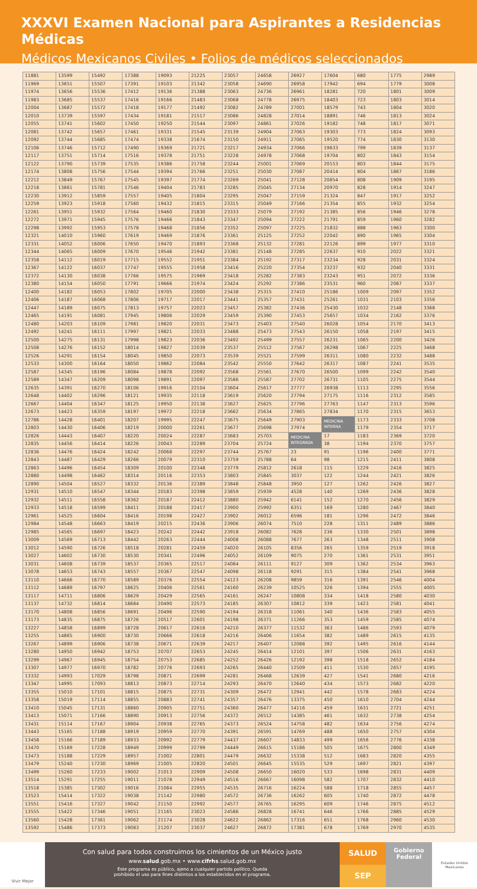XXXVI Examen Nacional para Aspirantes a Residencias Médicas
Médicos Mexicanos Civiles • Folios de médicos seleccionados
| 11881 | 13599 | 15492 | 17388 | 19093 | 21225 | 23057 | 24658 | 26927 | 17604 | 680 | 1775 | 2989 |
| 11969 | 13651 | 15507 | 17391 | 19103 | 21342 | 23058 | 24690 | 26958 | 17942 | 694 | 1779 | 3008 |
| 11974 | 13656 | 15536 | 17412 | 19136 | 21388 | 23063 | 24736 | 26961 | 18281 | 720 | 1801 | 3009 |
| 11983 | 13685 | 15537 | 17416 | 19166 | 21483 | 23068 | 24778 | 26975 | 18403 | 723 | 1803 | 3014 |
| 12004 | 13687 | 15572 | 17418 | 19177 | 21492 | 23082 | 24789 | 27001 | 18579 | 743 | 1804 | 3020 |
| 12010 | 13739 | 15597 | 17434 | 19181 | 21517 | 23086 | 24828 | 27014 | 18891 | 746 | 1813 | 3024 |
| 12055 | 13741 | 15602 | 17450 | 19250 | 21544 | 23097 | 24861 | 27026 | 19182 | 748 | 1817 | 3071 |
| 12081 | 13742 | 15657 | 17461 | 19331 | 21545 | 23139 | 24904 | 27063 | 19303 | 773 | 1824 | 3093 |
| 12092 | 13744 | 15685 | 17474 | 19338 | 21674 | 23150 | 24911 | 27065 | 19520 | 774 | 1830 | 3130 |
| 12106 | 13746 | 15712 | 17490 | 19369 | 21721 | 23217 | 24934 | 27066 | 19633 | 799 | 1839 | 3137 |
| 12117 | 13751 | 15714 | 17516 | 19378 | 21751 | 23228 | 24978 | 27068 | 19704 | 802 | 1843 | 3154 |
| 12122 | 13790 | 15739 | 17535 | 19386 | 21758 | 23244 | 25001 | 27069 | 20153 | 803 | 1844 | 3175 |
| 12174 | 13808 | 15756 | 17544 | 19394 | 21766 | 23251 | 25030 | 27087 | 20414 | 804 | 1867 | 3186 |
| 12212 | 13849 | 15767 | 17545 | 19397 | 21774 | 23269 | 25041 | 27128 | 20654 | 808 | 1909 | 3195 |
| 12218 | 13861 | 15781 | 17546 | 19404 | 21783 | 23285 | 25045 | 27134 | 20970 | 828 | 1914 | 3247 |
| 12230 | 13912 | 15859 | 17557 | 19405 | 21804 | 23295 | 25047 | 27159 | 21324 | 847 | 1917 | 3252 |
| 12259 | 13923 | 15918 | 17560 | 19432 | 21815 | 23315 | 25049 | 27166 | 21354 | 855 | 1932 | 3254 |
| 12261 | 13951 | 15932 | 17564 | 19460 | 21830 | 23333 | 25079 | 27192 | 21385 | 856 | 1946 | 3278 |
| 12272 | 13971 | 15945 | 17576 | 19466 | 21843 | 23347 | 25094 | 27222 | 21791 | 859 | 1960 | 3282 |
| 12298 | 13992 | 15953 | 17578 | 19468 | 21856 | 23352 | 25097 | 27225 | 21832 | 888 | 1963 | 3300 |
| 12321 | 14010 | 15960 | 17619 | 19469 | 21876 | 23361 | 25125 | 27252 | 22042 | 890 | 1965 | 3304 |
| 12331 | 14052 | 16006 | 17650 | 19470 | 21893 | 23368 | 25132 | 27281 | 22126 | 899 | 1977 | 3310 |
| 12344 | 14065 | 16009 | 17670 | 19546 | 21942 | 23381 | 25148 | 27285 | 22637 | 910 | 2022 | 3321 |
| 12358 | 14112 | 16019 | 17715 | 19552 | 21951 | 23384 | 25192 | 27317 | 23234 | 928 | 2031 | 3324 |
| 12367 | 14122 | 16037 | 17747 | 19555 | 21958 | 23416 | 25220 | 27354 | 23237 | 932 | 2040 | 3331 |
| 12372 | 14130 | 16038 | 17766 | 19575 | 21969 | 23418 | 25282 | 27383 | 23243 | 951 | 2072 | 3336 |
| 12380 | 14154 | 16050 | 17791 | 19666 | 21974 | 23424 | 25292 | 27386 | 23531 | 960 | 2087 | 3337 |
| 12400 | 14182 | 16053 | 17802 | 19705 | 22000 | 23438 | 25315 | 27410 | 25186 | 1009 | 2097 | 3352 |
| 12406 | 14187 | 16068 | 17806 | 19717 | 22017 | 23441 | 25357 | 27431 | 25261 | 1031 | 2103 | 3356 |
| 12447 | 14189 | 16075 | 17813 | 19757 | 22023 | 23457 | 25382 | 27436 | 25430 | 1032 | 2148 | 3368 |
| 12465 | 14191 | 16081 | 17945 | 19806 | 22029 | 23459 | 25390 | 27453 | 25657 | 1034 | 2162 | 3376 |
| 12480 | 14203 | 16109 | 17981 | 19820 | 22031 | 23473 | 25403 | 27540 | 26028 | 1054 | 2170 | 3413 |
| 12492 | 14241 | 16111 | 17997 | 19821 | 22033 | 23488 | 25473 | 27543 | 26150 | 1058 | 2197 | 3415 |
| 12500 | 14275 | 16131 | 17998 | 19823 | 22036 | 23492 | 25499 | 27557 | 26231 | 1065 | 2200 | 3426 |
| 12508 | 14276 | 16152 | 18014 | 19827 | 22039 | 23537 | 25512 | 27567 | 26298 | 1067 | 2225 | 3468 |
| 12526 | 14291 | 16154 | 18045 | 19850 | 22073 | 23539 | 25521 | 27599 | 26311 | 1080 | 2232 | 3488 |
| 12533 | 14300 | 16164 | 18050 | 19862 | 22084 | 23542 | 25550 | 27642 | 26317 | 1087 | 2241 | 3535 |
| 12587 | 14345 | 16196 | 18084 | 19878 | 22092 | 23568 | 25561 | 27670 | 26500 | 1099 | 2242 | 3540 |
| 12589 | 14347 | 16209 | 18098 | 19891 | 22097 | 23586 | 25587 | 27702 | 26731 | 1105 | 2275 | 3544 |
| 12635 | 14391 | 16270 | 18106 | 19916 | 22104 | 23604 | 25617 | 27777 | 26938 | 1113 | 2295 | 3556 |
| 12648 | 14402 | 16296 | 18121 | 19935 | 22118 | 23619 | 25620 | 27794 | 27175 | 1116 | 2312 | 3585 |
| 12667 | 14404 | 16347 | 18125 | 19950 | 22138 | 23627 | 25625 | 27796 | 27763 | 1147 | 2313 | 3596 |
| 12673 | 14423 | 16359 | 18197 | 19972 | 22218 | 23662 | 25634 | 27865 | 27834 | 1170 | 2315 | 3653 |
| 12786 | 14428 | 16401 | 18207 | 19995 | 22247 | 23675 | 25649 | 27903 | MEDICINA INTERNA | 1173 | 2333 | 3708 |
| 12803 | 14430 | 16406 | 18219 | 20000 | 22261 | 23677 | 25698 | 27974 | | 1179 | 2354 | 3717 |
| 12826 | 14443 | 16407 | 18220 | 20024 | 22287 | 23683 | 25703 | MEDICINA INTEGRADA | 17 | 1183 | 2369 | 3720 |
| 12835 | 14456 | 16414 | 18226 | 20043 | 22289 | 23704 | 25724 | | 38 | 1194 | 2370 | 3757 |
| 12836 | 14476 | 16424 | 18242 | 20068 | 22297 | 23744 | 25767 | 23 | 91 | 1196 | 2400 | 3771 |
| 12843 | 14487 | 16429 | 18266 | 20079 | 22310 | 23759 | 25788 | 64 | 98 | 1215 | 2411 | 3808 |
| 12863 | 14496 | 16454 | 18309 | 20100 | 22348 | 23779 | 25812 | 2618 | 115 | 1229 | 2416 | 3825 |
| 12880 | 14498 | 16462 | 18314 | 20116 | 22353 | 23803 | 25845 | 3037 | 122 | 1244 | 2421 | 3826 |
| 12890 | 14504 | 16527 | 18332 | 20136 | 22389 | 23848 | 25848 | 3950 | 127 | 1262 | 2426 | 3827 |
| 12931 | 14510 | 16547 | 18344 | 20183 | 22398 | 23859 | 25939 | 4528 | 140 | 1269 | 2436 | 3828 |
| 12932 | 14511 | 16558 | 18362 | 20187 | 22412 | 23880 | 25942 | 6141 | 152 | 1270 | 2456 | 3829 |
| 12933 | 14518 | 16599 | 18411 | 20188 | 22417 | 23900 | 25992 | 6351 | 169 | 1280 | 2467 | 3840 |
| 12961 | 14525 | 16604 | 18416 | 20198 | 22427 | 23902 | 26012 | 6596 | 181 | 1296 | 2472 | 3846 |
| 12984 | 14548 | 16663 | 18419 | 20215 | 22436 | 23906 | 26074 | 7510 | 228 | 1311 | 2489 | 3886 |
| 12985 | 14565 | 16697 | 18423 | 20242 | 22442 | 23918 | 26082 | 7628 | 236 | 1330 | 2501 | 3898 |
| 13009 | 14569 | 16713 | 18442 | 20263 | 22444 | 24008 | 26088 | 7677 | 263 | 1348 | 2511 | 3908 |
| 13012 | 14590 | 16726 | 18518 | 20281 | 22459 | 24020 | 26105 | 8356 | 265 | 1359 | 2519 | 3918 |
| 13027 | 14602 | 16730 | 18530 | 20341 | 22496 | 24052 | 26109 | 9075 | 270 | 1361 | 2531 | 3951 |
| 13031 | 14608 | 16739 | 18537 | 20365 | 22517 | 24084 | 26111 | 9127 | 309 | 1362 | 2534 | 3963 |
| 13078 | 14653 | 16743 | 18557 | 20367 | 22547 | 24098 | 26118 | 9291 | 315 | 1384 | 2541 | 3968 |
| 13110 | 14666 | 16770 | 18589 | 20376 | 22554 | 24123 | 26208 | 9859 | 316 | 1391 | 2546 | 4004 |
| 13112 | 14689 | 16797 | 18625 | 20406 | 22561 | 24160 | 26239 | 10525 | 326 | 1394 | 2555 | 4005 |
| 13117 | 14711 | 16806 | 18629 | 20429 | 22565 | 24161 | 26247 | 10808 | 334 | 1418 | 2580 | 4030 |
| 13137 | 14732 | 16814 | 18684 | 20490 | 22573 | 24185 | 26307 | 10812 | 339 | 1423 | 2581 | 4041 |
| 13170 | 14808 | 16856 | 18691 | 20496 | 22590 | 24194 | 26318 | 11061 | 340 | 1436 | 2583 | 4055 |
| 13173 | 14835 | 16875 | 18726 | 20517 | 22601 | 24198 | 26371 | 11266 | 353 | 1459 | 2585 | 4074 |
| 13227 | 14858 | 16899 | 18728 | 20617 | 22616 | 24210 | 26377 | 11532 | 363 | 1486 | 2593 | 4079 |
| 13255 | 14865 | 16900 | 18730 | 20666 | 22618 | 24216 | 26406 | 11654 | 382 | 1489 | 2615 | 4135 |
| 13267 | 14899 | 16906 | 18738 | 20671 | 22639 | 24217 | 26407 | 12088 | 392 | 1495 | 2616 | 4144 |
| 13280 | 14950 | 16942 | 18753 | 20707 | 22653 | 24245 | 26414 | 12101 | 397 | 1506 | 2631 | 4163 |
| 13299 | 14967 | 16945 | 18754 | 20753 | 22685 | 24252 | 26426 | 12192 | 398 | 1518 | 2652 | 4184 |
| 13307 | 14977 | 16970 | 18782 | 20776 | 22693 | 24265 | 26440 | 12509 | 411 | 1530 | 2657 | 4195 |
| 13332 | 14993 | 17029 | 18798 | 20871 | 22699 | 24281 | 26468 | 12639 | 427 | 1541 | 2680 | 4216 |
| 13347 | 14995 | 17093 | 18813 | 20873 | 22714 | 24293 | 26470 | 12640 | 434 | 1573 | 2682 | 4220 |
| 13355 | 15010 | 17101 | 18815 | 20875 | 22731 | 24309 | 26472 | 12941 | 442 | 1578 | 2683 | 4224 |
| 13358 | 15019 | 17114 | 18855 | 20883 | 22741 | 24357 | 26476 | 13375 | 450 | 1610 | 2704 | 4244 |
| 13410 | 15045 | 17131 | 18860 | 20905 | 22751 | 24360 | 26477 | 14116 | 459 | 1631 | 2721 | 4251 |
| 13413 | 15071 | 17166 | 18890 | 20913 | 22756 | 24372 | 26512 | 14385 | 461 | 1632 | 2738 | 4254 |
| 13431 | 15114 | 17167 | 18904 | 20938 | 22765 | 24373 | 26524 | 14758 | 482 | 1634 | 2756 | 4274 |
| 13443 | 15165 | 17188 | 18919 | 20959 | 22770 | 24391 | 26591 | 14769 | 488 | 1650 | 2757 | 4304 |
| 13458 | 15166 | 17189 | 18933 | 20992 | 22779 | 24437 | 26607 | 14833 | 499 | 1656 | 2776 | 4338 |
| 13470 | 15169 | 17228 | 18949 | 20999 | 22799 | 24449 | 26615 | 15186 | 505 | 1675 | 2800 | 4349 |
| 13473 | 15188 | 17229 | 18957 | 21002 | 22801 | 24479 | 26632 | 15338 | 512 | 1683 | 2820 | 4355 |
| 13479 | 15240 | 17230 | 18969 | 21005 | 22820 | 24501 | 26645 | 15535 | 529 | 1697 | 2821 | 4397 |
| 13499 | 15260 | 17233 | 19002 | 21013 | 22909 | 24508 | 26650 | 16020 | 533 | 1698 | 2831 | 4409 |
| 13514 | 15291 | 17255 | 19011 | 21078 | 22949 | 24516 | 26667 | 16098 | 582 | 1707 | 2832 | 4410 |
| 13518 | 15385 | 17302 | 19016 | 21084 | 22955 | 24535 | 26716 | 16224 | 588 | 1718 | 2855 | 4457 |
| 13523 | 15414 | 17322 | 19038 | 21142 | 22980 | 24572 | 26736 | 16262 | 605 | 1740 | 2872 | 4478 |
| 13551 | 15416 | 17327 | 19042 | 21150 | 22992 | 24577 | 26765 | 16295 | 609 | 1746 | 2875 | 4512 |
| 13555 | 15422 | 17346 | 19051 | 21165 | 23023 | 24586 | 26828 | 16741 | 646 | 1766 | 2885 | 4529 |
| 13560 | 15428 | 17361 | 19062 | 21174 | 23028 | 24622 | 26862 | 17316 | 651 | 1768 | 2960 | 4530 |
| 13592 | 15486 | 17373 | 19083 | 21207 | 23037 | 24627 | 26872 | 17381 | 678 | 1769 | 2970 | 4535 |
Vivir Mejor
Con salud para todos construimos los cimientos de un México justo
www.salud.gob.mx • www.cifrhs.salud.gob.mx
Este programa es público, ajeno a cualquier partido político. Queda
prohibido el uso para fines distintos a los establecidos en el programa.
SALUD
SEP
Gobierno
Federal
Estados Unidos Mexicanos